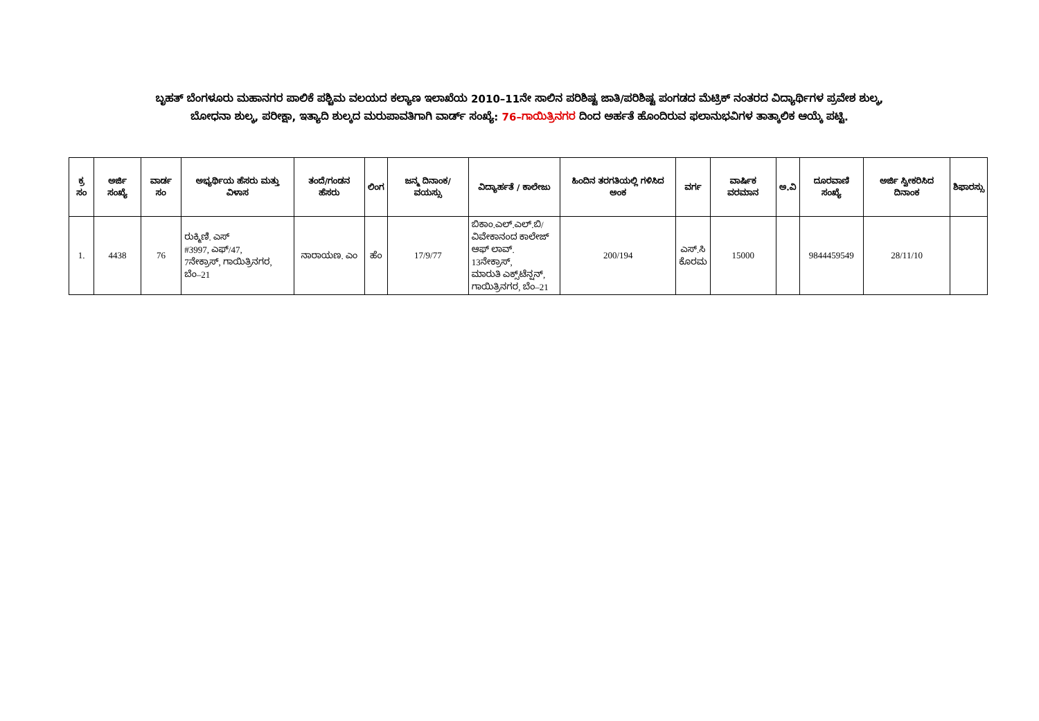ಬೃಹತ್ ಬೆಂಗಳೂರು ಮಹಾನಗರ ಪಾಲಿಕೆ ಪಶ್ಚಿಮ ವಲಯದ ಕಲ್ಯಾಣ ಇಲಾಖೆಯ 2010–11ನೇ ಸಾಲಿನ ಪರಿಶಿಷ್ಟ ಜಾತಿ/ಪರಿಶಿಷ್ಟ ಪಂಗಡದ ಮೆಟ್ರಿಕ್ ನಂತರದ ವಿದ್ಯಾರ್ಥಿಗಳ ಪ್ರವೇಶ ಶುಲ್ಕ,
ಬೋಧನಾ ಶುಲ್ಕ, ಪರೀಕ್ಷಾ, ಇತ್ಯಾದಿ ಶುಲ್ಕದ ಮರುಪಾವತಿಗಾಗಿ ವಾರ್ಡ್ ಸಂಖ್ಯೆ: 76–ಗಾಯಿತ್ರಿನಗರ ದಿಂದ ಅರ್ಹತೆ ಹೊಂದಿರುವ ಫಲಾನುಭವಿಗಳ ತಾತ್ಕಾಲಿಕ ಆಯ್ಕೆ ಪಟ್ಟಿ.
| ಕ್ರ ಸಂ | ಅರ್ಜಿ ಸಂಖ್ಯೆ | ವಾರ್ಡ ಸಂ | ಅಭ್ಯರ್ಥಿಯ ಹೆಸರು ಮತ್ತು ವಿಳಾಸ | ತಂದೆ/ಗಂಡನ ಹೆಸರು | ಲಿಂಗ | ಜನ್ಮ ದಿನಾಂಕ/ ವಯಸ್ಸು | ವಿದ್ಯಾರ್ಹತೆ / ಕಾಲೇಜು | ಹಿಂದಿನ ತರಗತಿಯಲ್ಲಿ ಗಳಿಸಿದ ಅಂಕ | ವರ್ಗ | ವಾರ್ಷಿಕ ವರಮಾನ | ಅ.ವಿ | ದೂರವಾಣಿ ಸಂಖ್ಯೆ | ಅರ್ಜಿ ಸ್ವೀಕರಿಸಿದ ದಿನಾಂಕ | ಶಿಫಾರಸ್ಸು |
| --- | --- | --- | --- | --- | --- | --- | --- | --- | --- | --- | --- | --- | --- | --- |
| 1. | 4438 | 76 | ರುಕ್ಮಿಣಿ. ಎಸ್ #3997, ಎಫ್/47, 7ನೇಕ್ರಾಸ್, ಗಾಯಿತ್ರಿನಗರ, ಬೆಂ–21 | ನಾರಾಯಣ. ಎಂ | ಹೆಂ | 17/9/77 | ಬಿಕಾಂ.ಎಲ್.ಎಲ್.ಬಿ/ ವಿವೇಕಾನಂದ ಕಾಲೇಜ್ ಆಫ್ ಲಾವ್. 13ನೇಕ್ರಾಸ್, ಮಾರುತಿ ಎಕ್ಸ್‌ಟೆನ್ಷನ್, ಗಾಯಿತ್ರಿನಗರ, ಬೆಂ–21 | 200/194 | ಎಸ್.ಸಿ ಕೊರಮ | 15000 | | 9844459549 | 28/11/10 | |